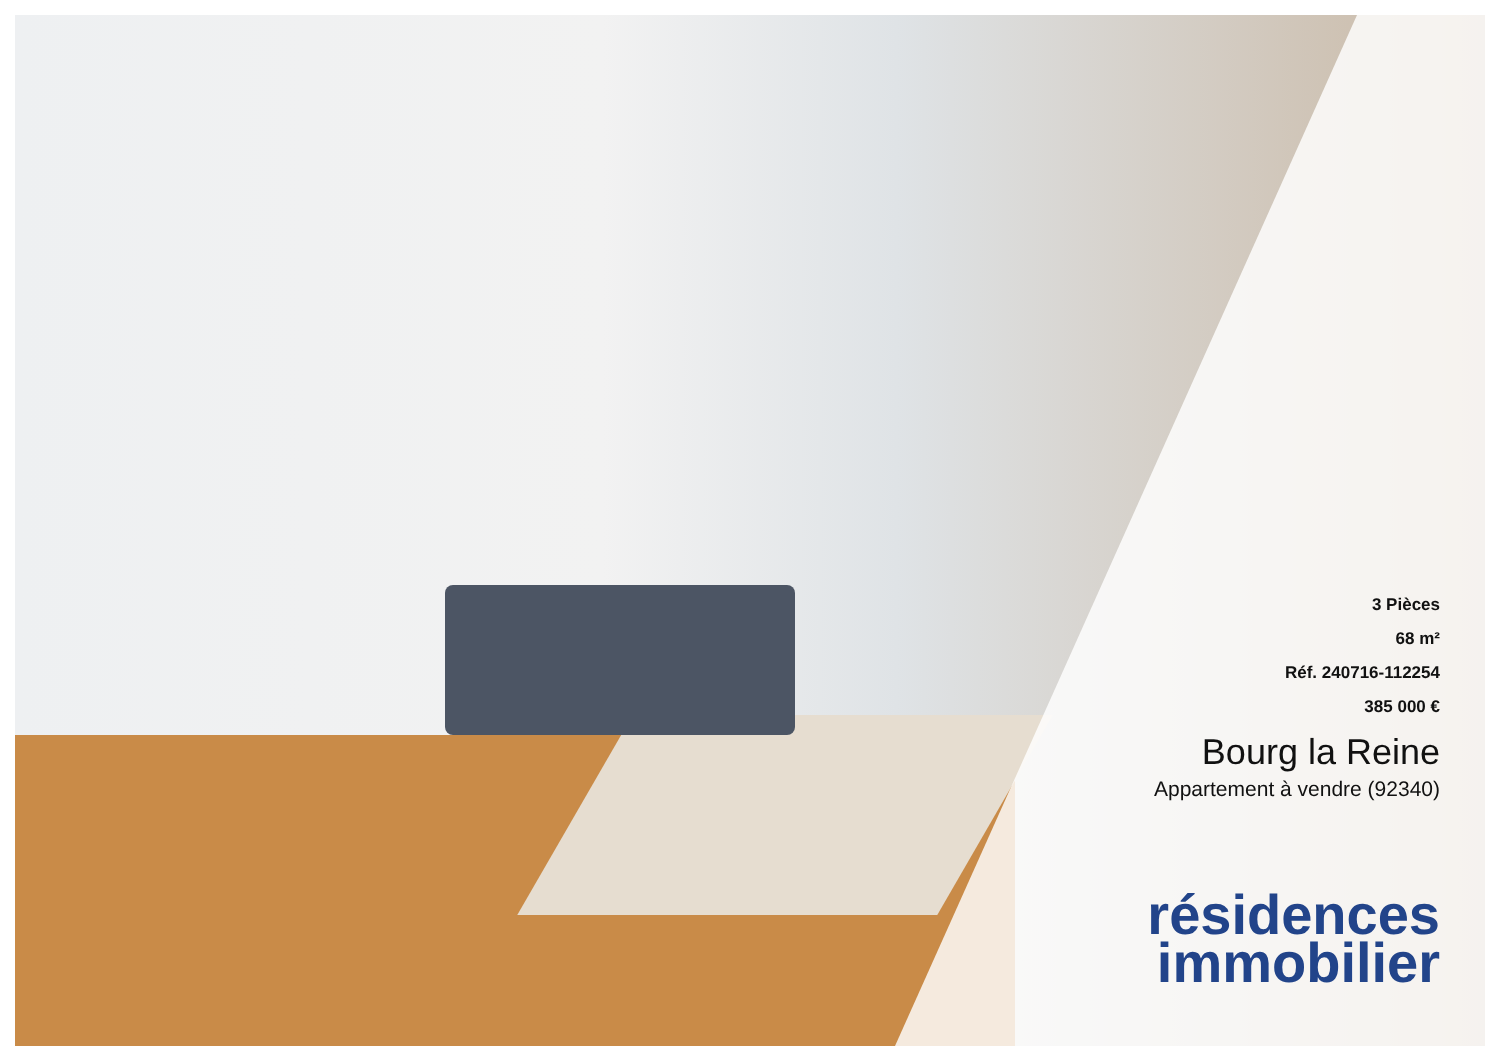3 Pièces
68 m²
Réf. 240716-112254
385 000 €
Bourg la Reine
Appartement à vendre (92340)
résidences
immobilier